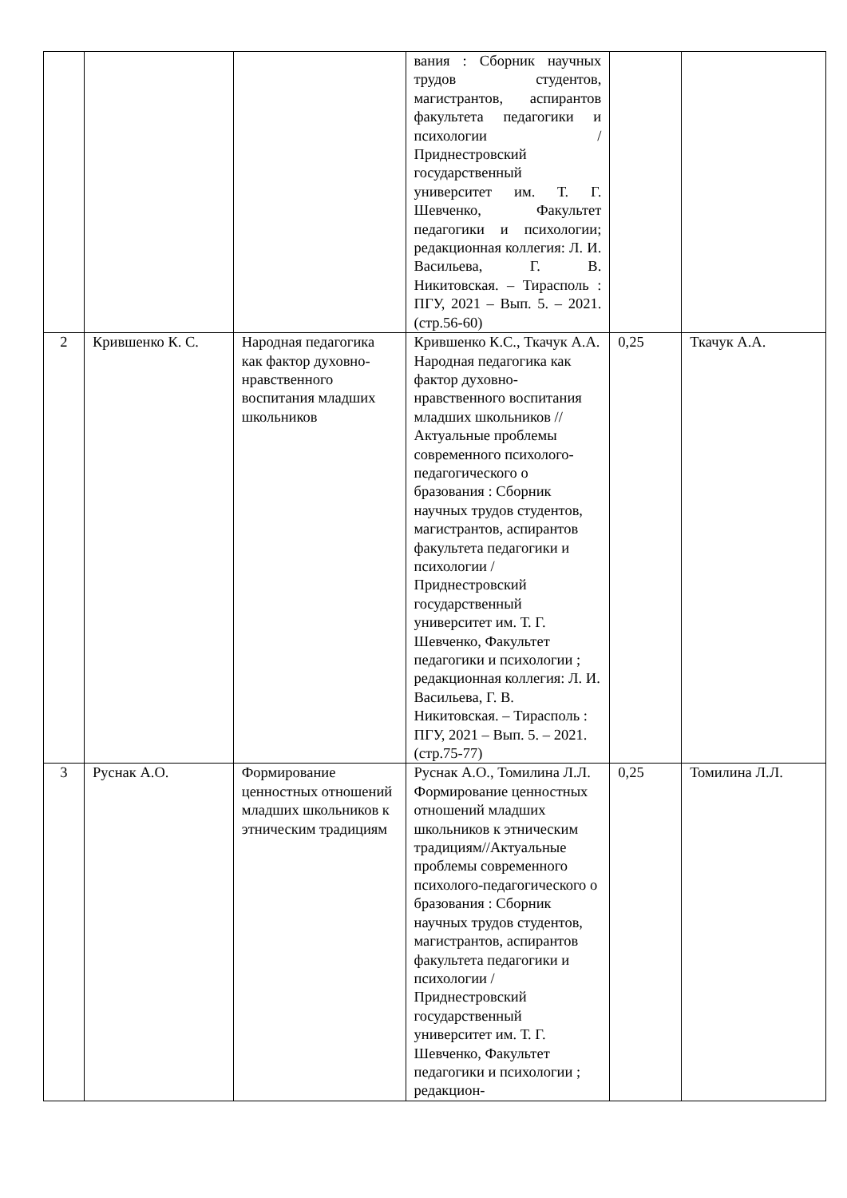| | | | вания : Сборник научных трудов студентов, магистрантов, аспирантов факультета педагогики и психологии / Приднестровский государственный университет им. Т. Г. Шевченко, Факультет педагогики и психологии; редакционная коллегия: Л. И. Васильева, Г. В. Никитовская. – Тирасполь : ПГУ, 2021 – Вып. 5. – 2021. (стр.56-60) | | |
| 2 | Крившенко К. С. | Народная педагогика как фактор духовно-нравственного воспитания младших школьников | Крившенко К.С., Ткачук А.А. Народная педагогика как фактор духовно-нравственного воспитания младших школьников //Актуальные проблемы современного психолого-педагогического о бразования : Сборник научных трудов студентов, магистрантов, аспирантов факультета педагогики и психологии / Приднестровский государственный университет им. Т. Г. Шевченко, Факультет педагогики и психологии ; редакционная коллегия: Л. И. Васильева, Г. В. Никитовская. – Тирасполь : ПГУ, 2021 – Вып. 5. – 2021. (стр.75-77) | 0,25 | Ткачук А.А. |
| 3 | Руснак А.О. | Формирование ценностных отношений младших школьников к этническим традициям | Руснак А.О., Томилина Л.Л. Формирование ценностных отношений младших школьников к этническим традициям//Актуальные проблемы современного психолого-педагогического о бразования : Сборник научных трудов студентов, магистрантов, аспирантов факультета педагогики и психологии / Приднестровский государственный университет им. Т. Г. Шевченко, Факультет педагогики и психологии ; редакцион- | 0,25 | Томилина Л.Л. |